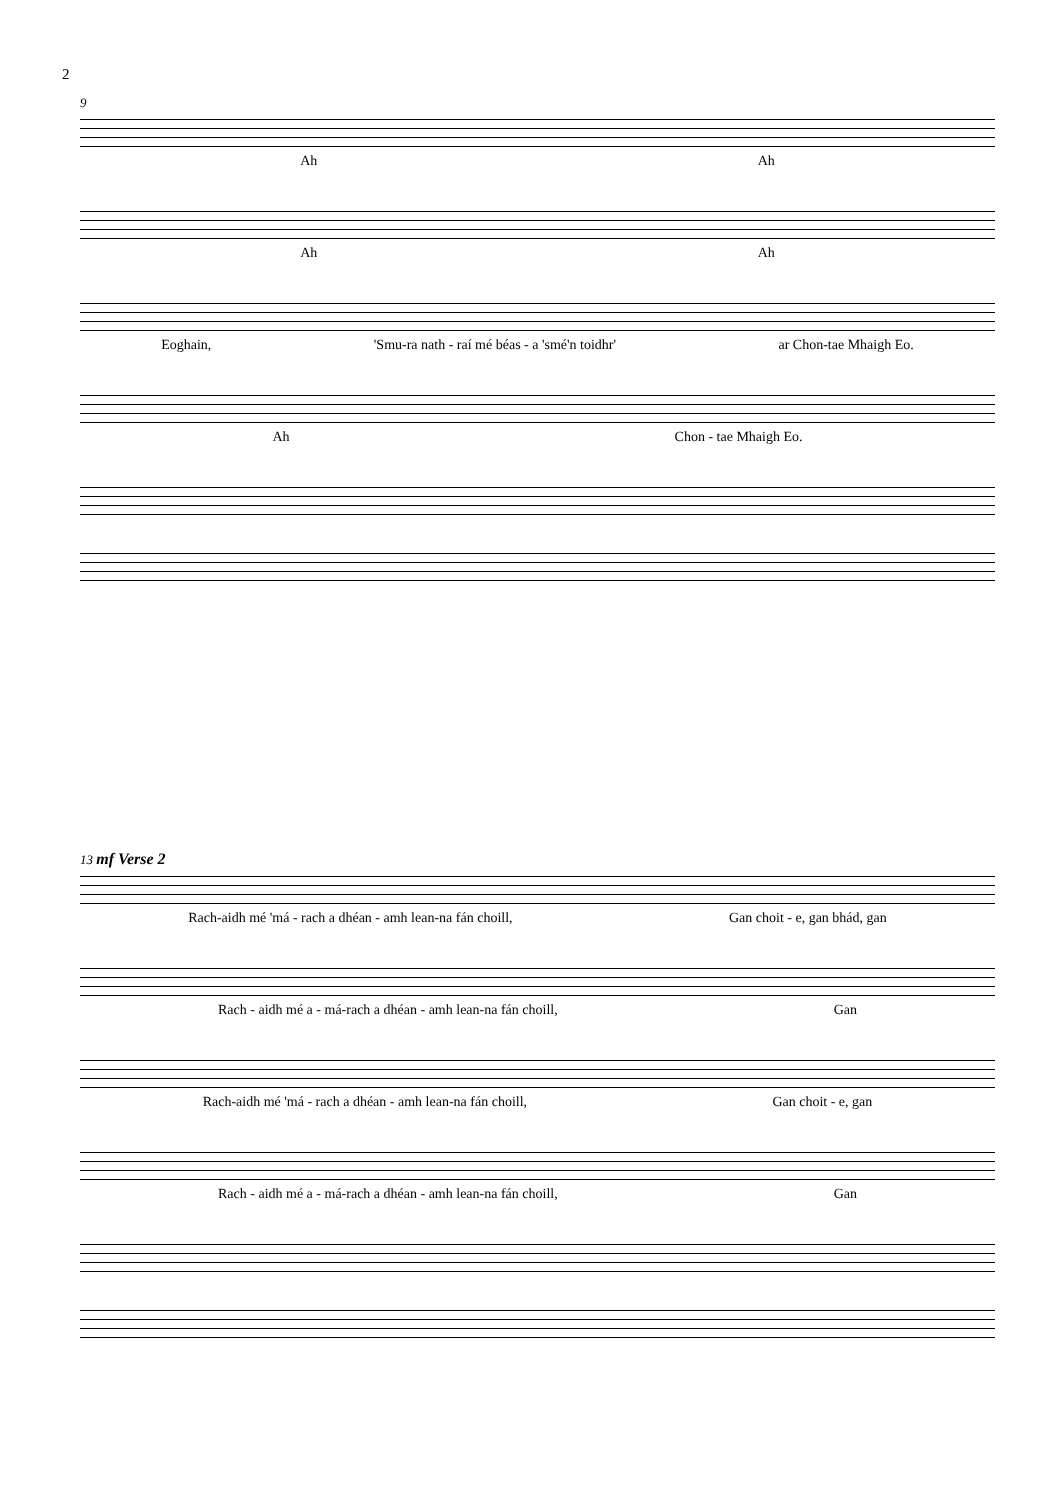2
9
Ah Ah
Ah Ah
Eoghain, 'Smu-ra nath - raí mé béas - a 'smé'n toidhr' ar Chon-tae Mhaigh Eo.
Ah Chon - tae Mhaigh Eo.
13 mf Verse 2
Rach-aidh mé 'má - rach a dhéan - amh lean-na fán choill, Gan choit - e, gan bhád, gan
Rach - aidh mé a - má-rach a dhéan - amh lean-na fán choill, Gan
Rach-aidh mé 'má - rach a dhéan - amh lean-na fán choill, Gan choit - e, gan
Rach - aidh mé a - má-rach a dhéan - amh lean-na fán choill, Gan